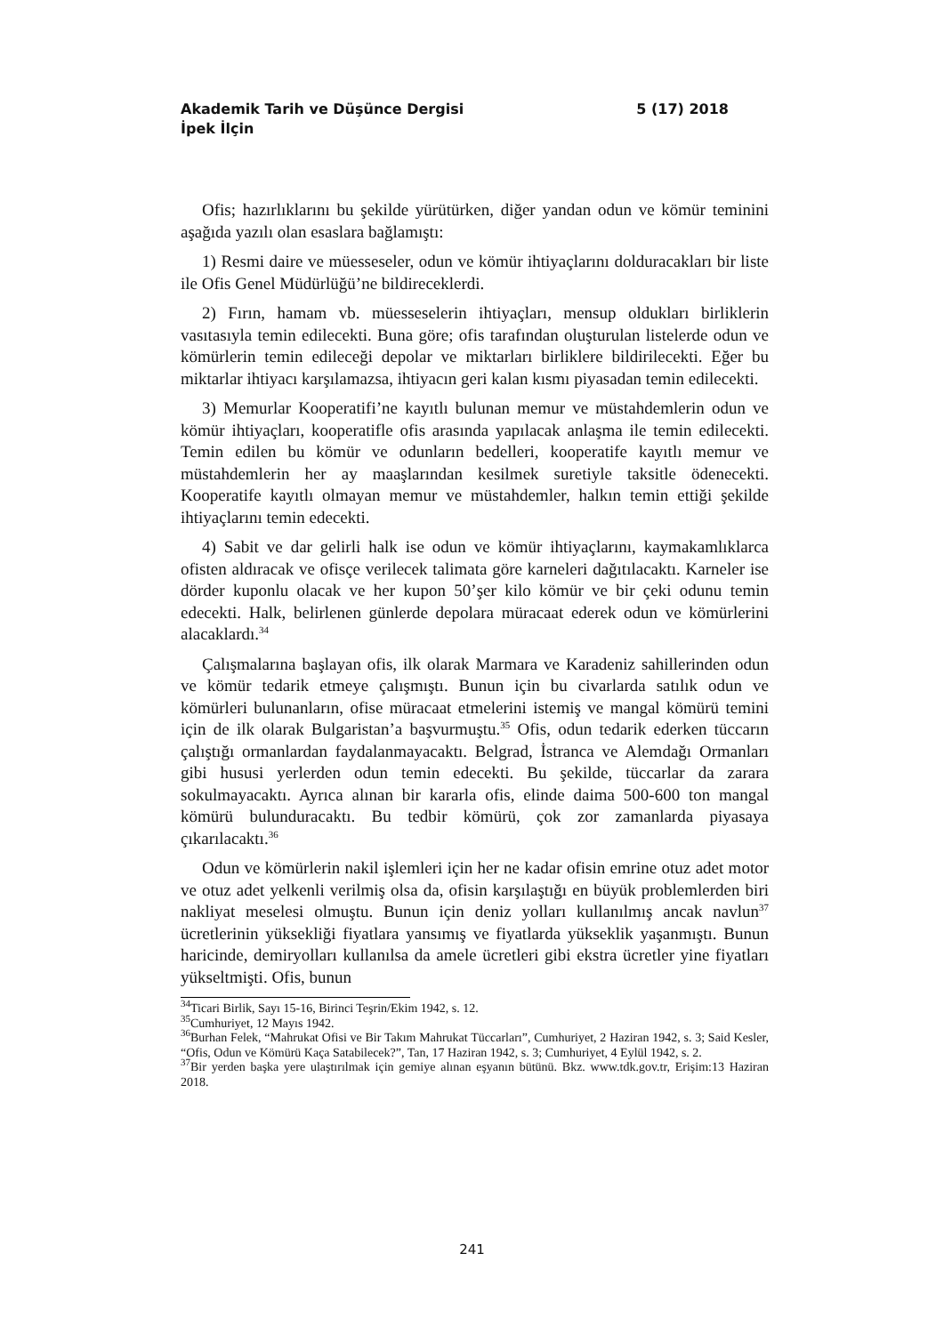Akademik Tarih ve Düşünce Dergisi 5 (17) 2018
İpek İlçin
Ofis; hazırlıklarını bu şekilde yürütürken, diğer yandan odun ve kömür teminini aşağıda yazılı olan esaslara bağlamıştı:
1) Resmi daire ve müesseseler, odun ve kömür ihtiyaçlarını dolduracakları bir liste ile Ofis Genel Müdürlüğü’ne bildireceklerdi.
2) Fırın, hamam vb. müesseselerin ihtiyaçları, mensup oldukları birliklerin vasıtasıyla temin edilecekti. Buna göre; ofis tarafından oluşturulan listelerde odun ve kömürlerin temin edileceği depolar ve miktarları birliklere bildirilecekti. Eğer bu miktarlar ihtiyacı karşılamazsa, ihtiyacın geri kalan kısmı piyasadan temin edilecekti.
3) Memurlar Kooperatifi’ne kayıtlı bulunan memur ve müstahdemlerin odun ve kömür ihtiyaçları, kooperatifle ofis arasında yapılacak anlaşma ile temin edilecekti. Temin edilen bu kömür ve odunların bedelleri, kooperatife kayıtlı memur ve müstahdemlerin her ay maaşlarından kesilmek suretiyle taksitle ödenecekti. Kooperatife kayıtlı olmayan memur ve müstahdemler, halkın temin ettiği şekilde ihtiyaçlarını temin edecekti.
4) Sabit ve dar gelirli halk ise odun ve kömür ihtiyaçlarını, kaymakamlıklarca ofisten aldıracak ve ofisçe verilecek talimata göre karneleri dağıtılacaktı. Karneler ise dörder kuponlu olacak ve her kupon 50’şer kilo kömür ve bir çeki odunu temin edecekti. Halk, belirlenen günlerde depolara müracaat ederek odun ve kömürlerini alacaklardı.<sup>34</sup>
Çalışmalarına başlayan ofis, ilk olarak Marmara ve Karadeniz sahillerinden odun ve kömür tedarik etmeye çalışmıştı. Bunun için bu civarlarda satılık odun ve kömürleri bulunanların, ofise müracaat etmelerini istemiş ve mangal kömürü temini için de ilk olarak Bulgaristan’a başvurmuştu.<sup>35</sup> Ofis, odun tedarik ederken tüccarın çalıştığı ormanlardan faydalanmayacaktı. Belgrad, İstranca ve Alemdağı Ormanları gibi hususi yerlerden odun temin edecekti. Bu şekilde, tüccarlar da zarara sokulmayacaktı. Ayrıca alınan bir kararla ofis, elinde daima 500-600 ton mangal kömürü bulunduracaktı. Bu tedbir kömürü, çok zor zamanlarda piyasaya çıkarılacaktı.<sup>36</sup>
Odun ve kömürlerin nakil işlemleri için her ne kadar ofisin emrine otuz adet motor ve otuz adet yelkenli verilmiş olsa da, ofisin karşılaştığı en büyük problemlerden biri nakliyat meselesi olmuştu. Bunun için deniz yolları kullanılmış ancak navlun<sup>37</sup> ücretlerinin yüksekliği fiyatlara yansımış ve fiyatlarda yükseklik yaşanmıştı. Bunun haricinde, demiryolları kullanılsa da amele ücretleri gibi ekstra ücretler yine fiyatları yükseltmişti. Ofis, bunun
<sup>34</sup> Ticari Birlik, Sayı 15-16, Birinci Teşrin/Ekim 1942, s. 12.
<sup>35</sup> Cumhuriyet, 12 Mayıs 1942.
<sup>36</sup> Burhan Felek, “Mahrukat Ofisi ve Bir Takım Mahrukat Tüccarları”, Cumhuriyet, 2 Haziran 1942, s. 3; Said Kesler, “Ofis, Odun ve Kömürü Kaça Satabilecek?”, Tan, 17 Haziran 1942, s. 3; Cumhuriyet, 4 Eylül 1942, s. 2.
<sup>37</sup> Bir yerden başka yere ulaştırılmak için gemiye alınan eşyanın bütünü. Bkz. www.tdk.gov.tr, Erişim:13 Haziran 2018.
241